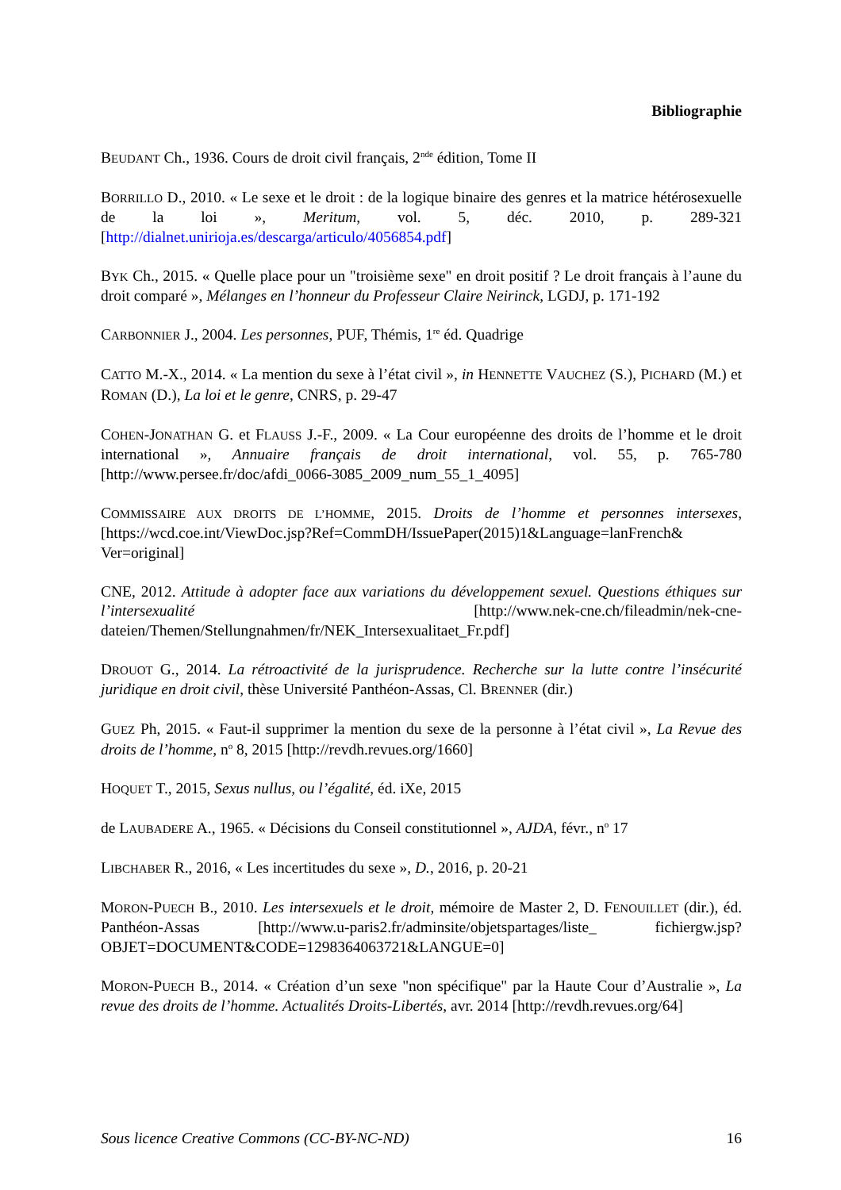Bibliographie
BEUDANT Ch., 1936. Cours de droit civil français, 2<sup>nde</sup> édition, Tome II
BORRILLO D., 2010. « Le sexe et le droit : de la logique binaire des genres et la matrice hétérosexuelle de la loi », Meritum, vol. 5, déc. 2010, p. 289-321 [http://dialnet.unirioja.es/descarga/articulo/4056854.pdf]
BYK Ch., 2015. « Quelle place pour un "troisième sexe" en droit positif ? Le droit français à l’aune du droit comparé », Mélanges en l’honneur du Professeur Claire Neirinck, LGDJ, p. 171-192
CARBONNIER J., 2004. Les personnes, PUF, Thémis, 1<sup>re</sup> éd. Quadrige
CATTO M.-X., 2014. « La mention du sexe à l’état civil », in HENNETTE VAUCHEZ (S.), PICHARD (M.) et ROMAN (D.), La loi et le genre, CNRS, p. 29-47
COHEN-JONATHAN G. et FLAUSS J.-F., 2009. « La Cour européenne des droits de l’homme et le droit international », Annuaire français de droit international, vol. 55, p. 765-780 [http://www.persee.fr/doc/afdi_0066-3085_2009_num_55_1_4095]
COMMISSAIRE AUX DROITS DE L’HOMME, 2015. Droits de l’homme et personnes intersexes, [https://wcd.coe.int/ViewDoc.jsp?Ref=CommDH/IssuePaper(2015)1&Language=lanFrench& Ver=original]
CNE, 2012. Attitude à adopter face aux variations du développement sexuel. Questions éthiques sur l’intersexualité [http://www.nek-cne.ch/fileadmin/nek-cne-dateien/Themen/Stellungnahmen/fr/NEK_Intersexualitaet_Fr.pdf]
DROUOT G., 2014. La rétroactivité de la jurisprudence. Recherche sur la lutte contre l’insécurité juridique en droit civil, thèse Université Panthéon-Assas, Cl. BRENNER (dir.)
GUEZ Ph, 2015. « Faut-il supprimer la mention du sexe de la personne à l’état civil », La Revue des droits de l’homme, n<sup>o</sup> 8, 2015 [http://revdh.revues.org/1660]
HOQUET T., 2015, Sexus nullus, ou l’égalité, éd. iXe, 2015
de LAUBADERE A., 1965. « Décisions du Conseil constitutionnel », AJDA, févr., n<sup>o</sup> 17
LIBCHABER R., 2016, « Les incertitudes du sexe », D., 2016, p. 20-21
MORON-PUECH B., 2010. Les intersexuels et le droit, mémoire de Master 2, D. FENOUILLET (dir.), éd. Panthéon-Assas [http://www.u-paris2.fr/adminsite/objetspartages/liste_ fichiergw.jsp?OBJET=DOCUMENT&CODE=1298364063721&LANGUE=0]
MORON-PUECH B., 2014. « Création d’un sexe "non spécifique" par la Haute Cour d’Australie », La revue des droits de l’homme. Actualités Droits-Libertés, avr. 2014 [http://revdh.revues.org/64]
Sous licence Creative Commons (CC-BY-NC-ND) 16